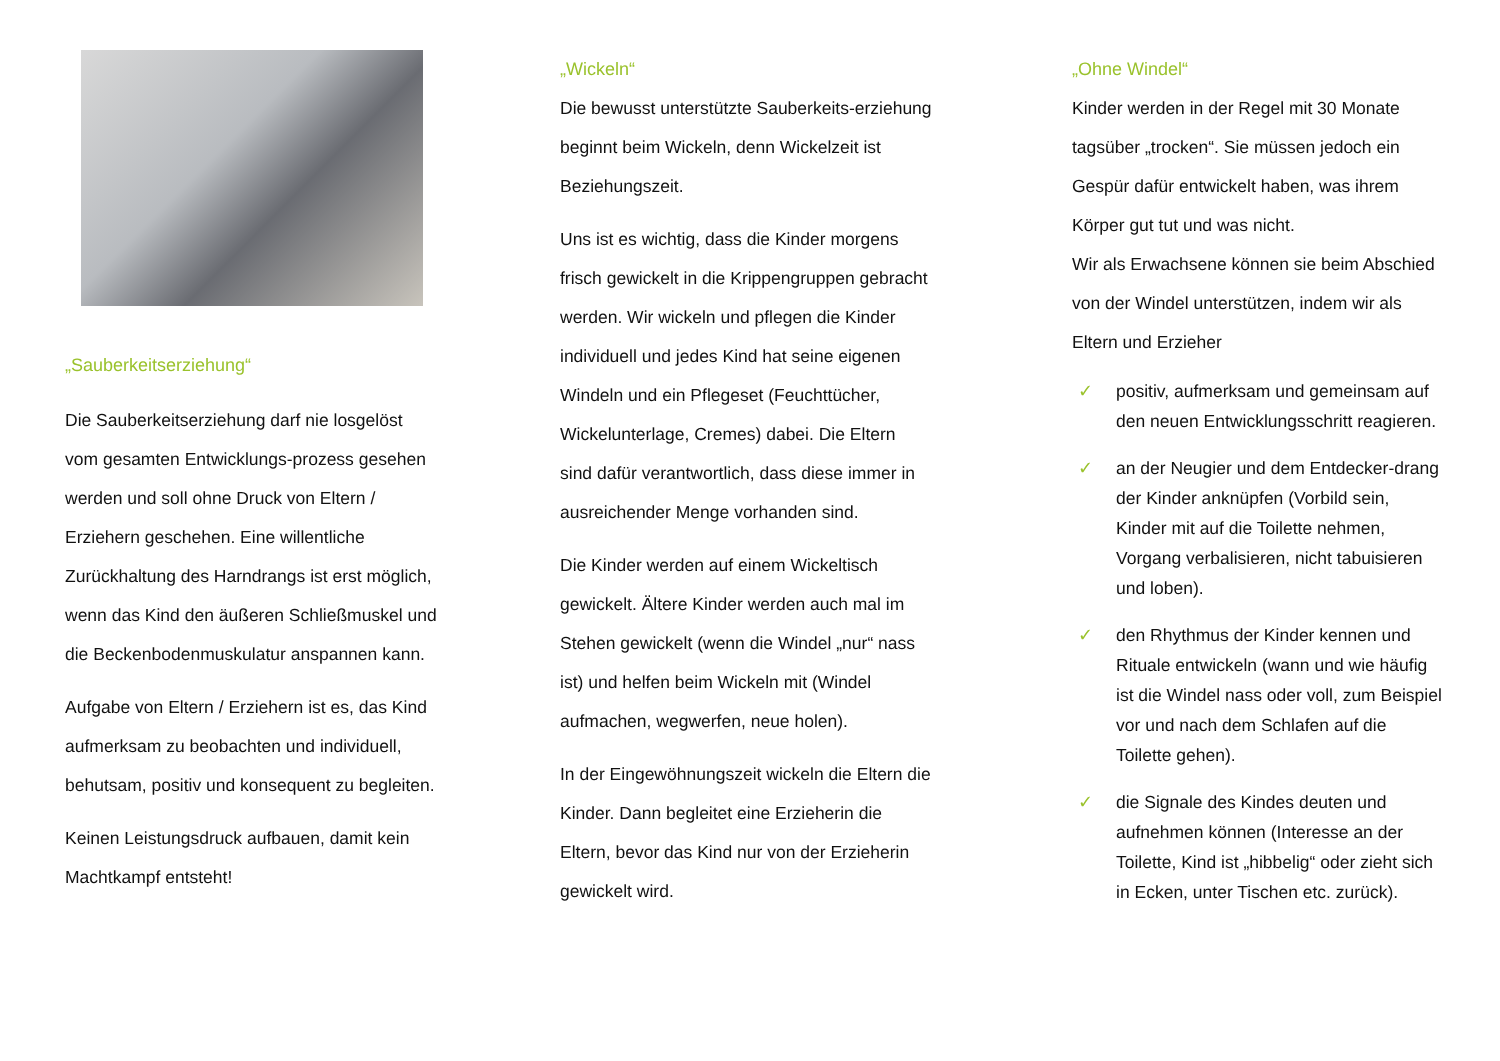„Sauberkeitserziehung“
Die Sauberkeitserziehung darf nie losgelöst vom gesamten Entwicklungs-prozess gesehen werden und soll ohne Druck von Eltern / Erziehern geschehen. Eine willentliche Zurückhaltung des Harndrangs ist erst möglich, wenn das Kind den äußeren Schließmuskel und die Beckenbodenmuskulatur anspannen kann.
Aufgabe von Eltern / Erziehern ist es, das Kind aufmerksam zu beobachten und individuell, behutsam, positiv und konsequent zu begleiten.
Keinen Leistungsdruck aufbauen, damit kein Machtkampf entsteht!
„Wickeln“
Die bewusst unterstützte Sauberkeits-erziehung beginnt beim Wickeln, denn Wickelzeit ist Beziehungszeit.
Uns ist es wichtig, dass die Kinder morgens frisch gewickelt in die Krippengruppen gebracht werden. Wir wickeln und pflegen die Kinder individuell und jedes Kind hat seine eigenen Windeln und ein Pflegeset (Feuchttücher, Wickelunterlage, Cremes) dabei. Die Eltern sind dafür verantwortlich, dass diese immer in ausreichender Menge vorhanden sind.
Die Kinder werden auf einem Wickeltisch gewickelt. Ältere Kinder werden auch mal im Stehen gewickelt (wenn die Windel „nur“ nass ist) und helfen beim Wickeln mit (Windel aufmachen, wegwerfen, neue holen).
In der Eingewöhnungszeit wickeln die Eltern die Kinder. Dann begleitet eine Erzieherin die Eltern, bevor das Kind nur von der Erzieherin gewickelt wird.
„Ohne Windel“
Kinder werden in der Regel mit 30 Monate tagsüber „trocken“. Sie müssen jedoch ein Gespür dafür entwickelt haben, was ihrem Körper gut tut und was nicht.
Wir als Erwachsene können sie beim Abschied von der Windel unterstützen, indem wir als Eltern und Erzieher
✓ positiv, aufmerksam und gemeinsam auf den neuen Entwicklungsschritt reagieren.
✓ an der Neugier und dem Entdecker-drang der Kinder anknüpfen (Vorbild sein, Kinder mit auf die Toilette nehmen, Vorgang verbalisieren, nicht tabuisieren und loben).
✓ den Rhythmus der Kinder kennen und Rituale entwickeln (wann und wie häufig ist die Windel nass oder voll, zum Beispiel vor und nach dem Schlafen auf die Toilette gehen).
✓ die Signale des Kindes deuten und aufnehmen können (Interesse an der Toilette, Kind ist „hibbelig“ oder zieht sich in Ecken, unter Tischen etc. zurück).